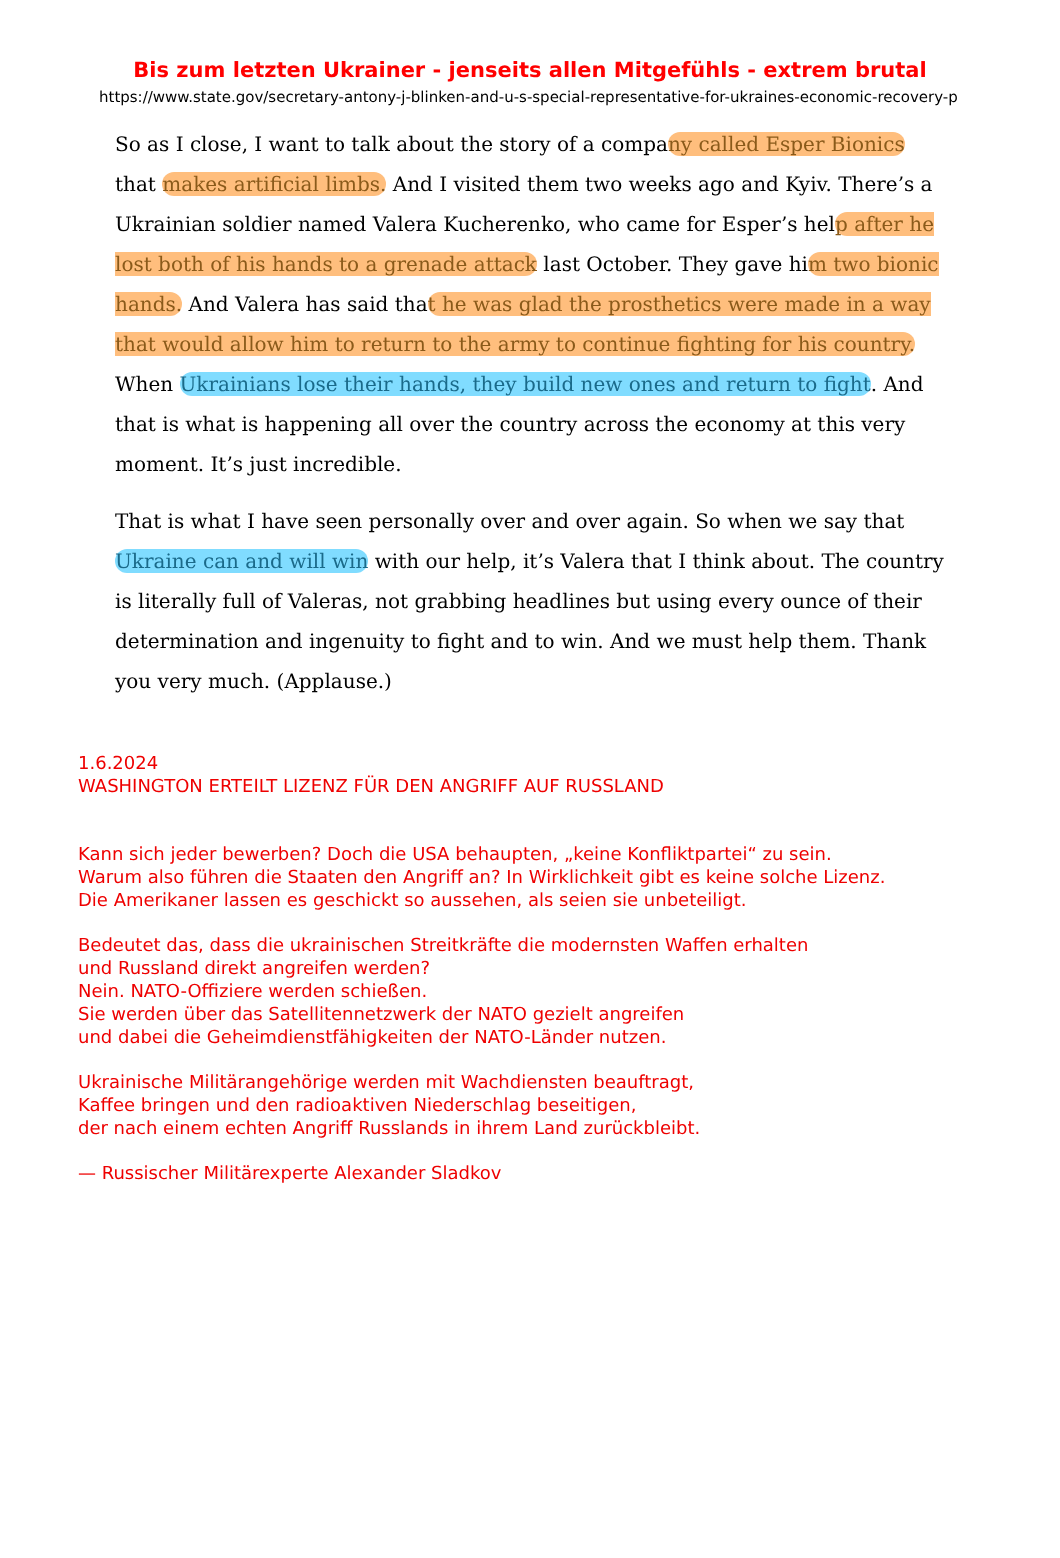Bis zum letzten Ukrainer - jenseits allen Mitgefühls - extrem brutal
https://www.state.gov/secretary-antony-j-blinken-and-u-s-special-representative-for-ukraines-economic-recovery-p
So as I close, I want to talk about the story of a company called Esper Bionics that makes artificial limbs. And I visited them two weeks ago and Kyiv. There’s a Ukrainian soldier named Valera Kucherenko, who came for Esper’s help after he lost both of his hands to a grenade attack last October. They gave him two bionic hands. And Valera has said that he was glad the prosthetics were made in a way that would allow him to return to the army to continue fighting for his country. When Ukrainians lose their hands, they build new ones and return to fight. And that is what is happening all over the country across the economy at this very moment. It’s just incredible.
That is what I have seen personally over and over again. So when we say that Ukraine can and will win with our help, it’s Valera that I think about. The country is literally full of Valeras, not grabbing headlines but using every ounce of their determination and ingenuity to fight and to win. And we must help them. Thank you very much. (Applause.)
1.6.2024
WASHINGTON ERTEILT LIZENZ FÜR DEN ANGRIFF AUF RUSSLAND
Kann sich jeder bewerben? Doch die USA behaupten, „keine Konfliktpartei“ zu sein.
Warum also führen die Staaten den Angriff an? In Wirklichkeit gibt es keine solche Lizenz.
Die Amerikaner lassen es geschickt so aussehen, als seien sie unbeteiligt.
Bedeutet das, dass die ukrainischen Streitkräfte die modernsten Waffen erhalten
und Russland direkt angreifen werden?
Nein. NATO-Offiziere werden schießen.
Sie werden über das Satellitennetzwerk der NATO gezielt angreifen
und dabei die Geheimdienstfähigkeiten der NATO-Länder nutzen.
Ukrainische Militärangehörige werden mit Wachdiensten beauftragt,
Kaffee bringen und den radioaktiven Niederschlag beseitigen,
der nach einem echten Angriff Russlands in ihrem Land zurückbleibt.
— Russischer Militärexperte Alexander Sladkov